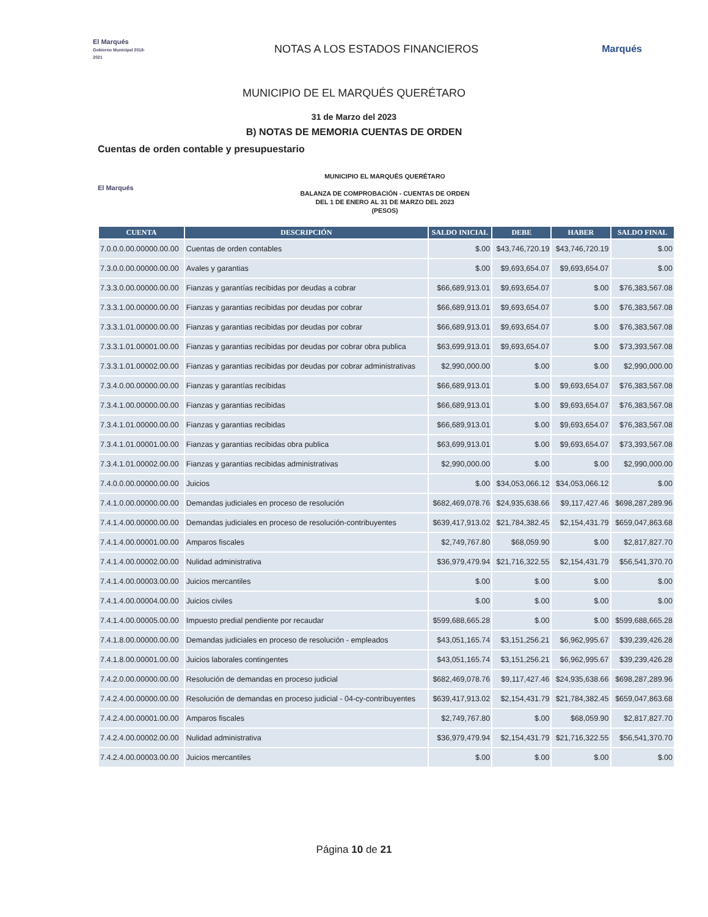El Marqués
Gobierno Municipal 2018-2021
NOTAS A LOS ESTADOS FINANCIEROS
Marqués
MUNICIPIO DE EL MARQUÉS QUERÉTARO
31 de Marzo del 2023
B) NOTAS DE MEMORIA CUENTAS DE ORDEN
Cuentas de orden contable y presupuestario
El Marqués
MUNICIPIO EL MARQUÉS QUERÉTARO
BALANZA DE COMPROBACIÓN - CUENTAS DE ORDEN
DEL 1 DE ENERO AL 31 DE MARZO DEL 2023
(PESOS)
| CUENTA | DESCRIPCIÓN | SALDO INICIAL | DEBE | HABER | SALDO FINAL |
| --- | --- | --- | --- | --- | --- |
| 7.0.0.0.00.00000.00.00 | Cuentas de orden contables | $.00 | $43,746,720.19 | $43,746,720.19 | $.00 |
| 7.3.0.0.00.00000.00.00 | Avales y garantias | $.00 | $9,693,654.07 | $9,693,654.07 | $.00 |
| 7.3.3.0.00.00000.00.00 | Fianzas y garantías recibidas por deudas a cobrar | $66,689,913.01 | $9,693,654.07 | $.00 | $76,383,567.08 |
| 7.3.3.1.00.00000.00.00 | Fianzas y garantias recibidas por deudas por cobrar | $66,689,913.01 | $9,693,654.07 | $.00 | $76,383,567.08 |
| 7.3.3.1.01.00000.00.00 | Fianzas y garantias recibidas por deudas por cobrar | $66,689,913.01 | $9,693,654.07 | $.00 | $76,383,567.08 |
| 7.3.3.1.01.00001.00.00 | Fianzas y garantias recibidas por deudas por cobrar obra publica | $63,699,913.01 | $9,693,654.07 | $.00 | $73,393,567.08 |
| 7.3.3.1.01.00002.00.00 | Fianzas y garantias recibidas por deudas por cobrar administrativas | $2,990,000.00 | $.00 | $.00 | $2,990,000.00 |
| 7.3.4.0.00.00000.00.00 | Fianzas y garantías recibidas | $66,689,913.01 | $.00 | $9,693,654.07 | $76,383,567.08 |
| 7.3.4.1.00.00000.00.00 | Fianzas y garantias recibidas | $66,689,913.01 | $.00 | $9,693,654.07 | $76,383,567.08 |
| 7.3.4.1.01.00000.00.00 | Fianzas y garantias recibidas | $66,689,913.01 | $.00 | $9,693,654.07 | $76,383,567.08 |
| 7.3.4.1.01.00001.00.00 | Fianzas y garantias recibidas obra publica | $63,699,913.01 | $.00 | $9,693,654.07 | $73,393,567.08 |
| 7.3.4.1.01.00002.00.00 | Fianzas y garantias recibidas administrativas | $2,990,000.00 | $.00 | $.00 | $2,990,000.00 |
| 7.4.0.0.00.00000.00.00 | Juicios | $.00 | $34,053,066.12 | $34,053,066.12 | $.00 |
| 7.4.1.0.00.00000.00.00 | Demandas judiciales en proceso de resolución | $682,469,078.76 | $24,935,638.66 | $9,117,427.46 | $698,287,289.96 |
| 7.4.1.4.00.00000.00.00 | Demandas judiciales en proceso de resolución-contribuyentes | $639,417,913.02 | $21,784,382.45 | $2,154,431.79 | $659,047,863.68 |
| 7.4.1.4.00.00001.00.00 | Amparos fiscales | $2,749,767.80 | $68,059.90 | $.00 | $2,817,827.70 |
| 7.4.1.4.00.00002.00.00 | Nulidad administrativa | $36,979,479.94 | $21,716,322.55 | $2,154,431.79 | $56,541,370.70 |
| 7.4.1.4.00.00003.00.00 | Juicios mercantiles | $.00 | $.00 | $.00 | $.00 |
| 7.4.1.4.00.00004.00.00 | Juicios civiles | $.00 | $.00 | $.00 | $.00 |
| 7.4.1.4.00.00005.00.00 | Impuesto predial pendiente por recaudar | $599,688,665.28 | $.00 | $.00 | $599,688,665.28 |
| 7.4.1.8.00.00000.00.00 | Demandas judiciales en proceso de resolución - empleados | $43,051,165.74 | $3,151,256.21 | $6,962,995.67 | $39,239,426.28 |
| 7.4.1.8.00.00001.00.00 | Juicios laborales contingentes | $43,051,165.74 | $3,151,256.21 | $6,962,995.67 | $39,239,426.28 |
| 7.4.2.0.00.00000.00.00 | Resolución de demandas en proceso judicial | $682,469,078.76 | $9,117,427.46 | $24,935,638.66 | $698,287,289.96 |
| 7.4.2.4.00.00000.00.00 | Resolución de demandas en proceso judicial - 04-cy-contribuyentes | $639,417,913.02 | $2,154,431.79 | $21,784,382.45 | $659,047,863.68 |
| 7.4.2.4.00.00001.00.00 | Amparos fiscales | $2,749,767.80 | $.00 | $68,059.90 | $2,817,827.70 |
| 7.4.2.4.00.00002.00.00 | Nulidad administrativa | $36,979,479.94 | $2,154,431.79 | $21,716,322.55 | $56,541,370.70 |
| 7.4.2.4.00.00003.00.00 | Juicios mercantiles | $.00 | $.00 | $.00 | $.00 |
Página 10 de 21